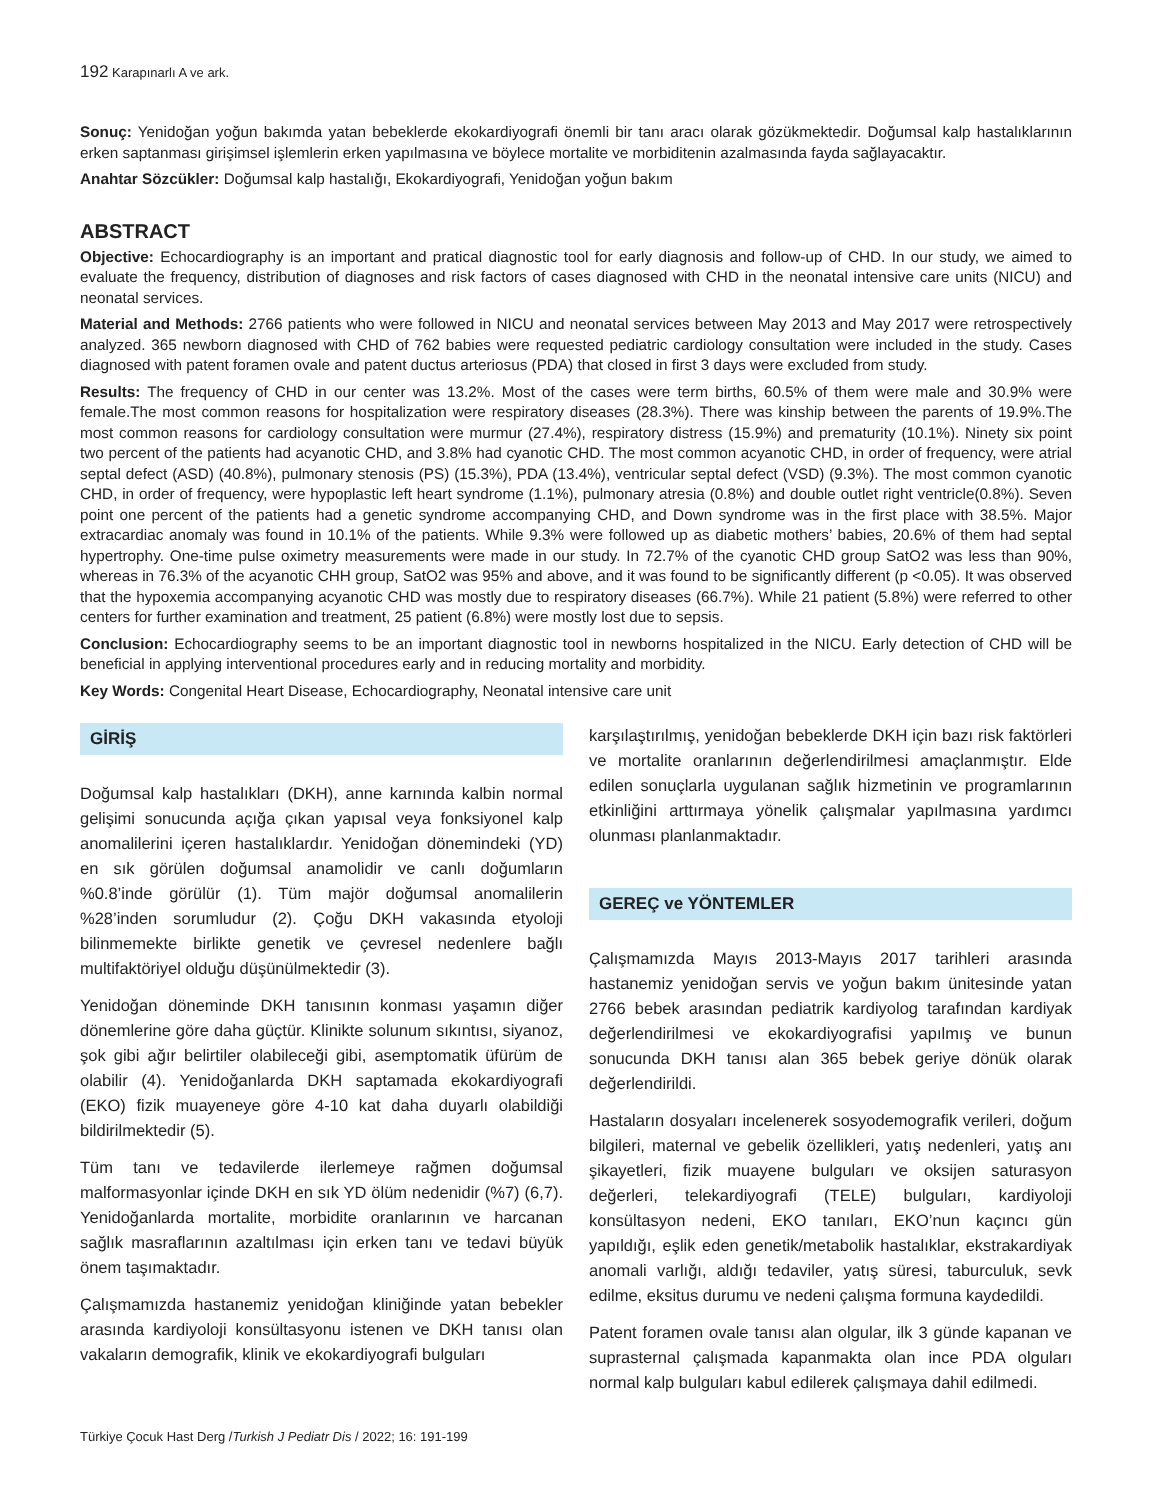192 Karapınarlı A ve ark.
Sonuç: Yenidoğan yoğun bakımda yatan bebeklerde ekokardiyografi önemli bir tanı aracı olarak gözükmektedir. Doğumsal kalp hastalıklarının erken saptanması girişimsel işlemlerin erken yapılmasına ve böylece mortalite ve morbiditenin azalmasında fayda sağlayacaktır.
Anahtar Sözcükler: Doğumsal kalp hastalığı, Ekokardiyografi, Yenidoğan yoğun bakım
ABSTRACT
Objective: Echocardiography is an important and pratical diagnostic tool for early diagnosis and follow-up of CHD. In our study, we aimed to evaluate the frequency, distribution of diagnoses and risk factors of cases diagnosed with CHD in the neonatal intensive care units (NICU) and neonatal services.
Material and Methods: 2766 patients who were followed in NICU and neonatal services between May 2013 and May 2017 were retrospectively analyzed. 365 newborn diagnosed with CHD of 762 babies were requested pediatric cardiology consultation were included in the study. Cases diagnosed with patent foramen ovale and patent ductus arteriosus (PDA) that closed in first 3 days were excluded from study.
Results: The frequency of CHD in our center was 13.2%. Most of the cases were term births, 60.5% of them were male and 30.9% were female.The most common reasons for hospitalization were respiratory diseases (28.3%). There was kinship between the parents of 19.9%.The most common reasons for cardiology consultation were murmur (27.4%), respiratory distress (15.9%) and prematurity (10.1%). Ninety six point two percent of the patients had acyanotic CHD, and 3.8% had cyanotic CHD. The most common acyanotic CHD, in order of frequency, were atrial septal defect (ASD) (40.8%), pulmonary stenosis (PS) (15.3%), PDA (13.4%), ventricular septal defect (VSD) (9.3%). The most common cyanotic CHD, in order of frequency, were hypoplastic left heart syndrome (1.1%), pulmonary atresia (0.8%) and double outlet right ventricle(0.8%). Seven point one percent of the patients had a genetic syndrome accompanying CHD, and Down syndrome was in the first place with 38.5%. Major extracardiac anomaly was found in 10.1% of the patients. While 9.3% were followed up as diabetic mothers’ babies, 20.6% of them had septal hypertrophy. One-time pulse oximetry measurements were made in our study. In 72.7% of the cyanotic CHD group SatO2 was less than 90%, whereas in 76.3% of the acyanotic CHH group, SatO2 was 95% and above, and it was found to be significantly different (p <0.05). It was observed that the hypoxemia accompanying acyanotic CHD was mostly due to respiratory diseases (66.7%). While 21 patient (5.8%) were referred to other centers for further examination and treatment, 25 patient (6.8%) were mostly lost due to sepsis.
Conclusion: Echocardiography seems to be an important diagnostic tool in newborns hospitalized in the NICU. Early detection of CHD will be beneficial in applying interventional procedures early and in reducing mortality and morbidity.
Key Words: Congenital Heart Disease, Echocardiography, Neonatal intensive care unit
GİRİŞ
Doğumsal kalp hastalıkları (DKH), anne karnında kalbin normal gelişimi sonucunda açığa çıkan yapısal veya fonksiyonel kalp anomalilerini içeren hastalıklardır. Yenidoğan dönemindeki (YD) en sık görülen doğumsal anamolidir ve canlı doğumların %0.8’inde görülür (1). Tüm majör doğumsal anomalilerin %28’inden sorumludur (2). Çoğu DKH vakasında etyoloji bilinmemekte birlikte genetik ve çevresel nedenlere bağlı multifaktöriyel olduğu düşünülmektedir (3).
Yenidoğan döneminde DKH tanısının konması yaşamın diğer dönemlerine göre daha güçtür. Klinikte solunum sıkıntısı, siyanoz, şok gibi ağır belirtiler olabileceği gibi, asemptomatik üfürüm de olabilir (4). Yenidoğanlarda DKH saptamada ekokardiyografi (EKO) fizik muayeneye göre 4-10 kat daha duyarlı olabildiği bildirilmektedir (5).
Tüm tanı ve tedavilerde ilerlemeye rağmen doğumsal malformasyonlar içinde DKH en sık YD ölüm nedenidir (%7) (6,7). Yenidoğanlarda mortalite, morbidite oranlarının ve harcanan sağlık masraflarının azaltılması için erken tanı ve tedavi büyük önem taşımaktadır.
Çalışmamızda hastanemiz yenidoğan kliniğinde yatan bebekler arasında kardiyoloji konsültasyonu istenen ve DKH tanısı olan vakaların demografik, klinik ve ekokardiyografi bulguları
karşılaştırılmış, yenidoğan bebeklerde DKH için bazı risk faktörleri ve mortalite oranlarının değerlendirilmesi amaçlanmıştır. Elde edilen sonuçlarla uygulanan sağlık hizmetinin ve programlarının etkinliğini arttırmaya yönelik çalışmalar yapılmasına yardımcı olunması planlanmaktadır.
GEREÇ ve YÖNTEMLER
Çalışmamızda Mayıs 2013-Mayıs 2017 tarihleri arasında hastanemiz yenidoğan servis ve yoğun bakım ünitesinde yatan 2766 bebek arasından pediatrik kardiyolog tarafından kardiyak değerlendirilmesi ve ekokardiyografisi yapılmış ve bunun sonucunda DKH tanısı alan 365 bebek geriye dönük olarak değerlendirildi.
Hastaların dosyaları incelenerek sosyodemografik verileri, doğum bilgileri, maternal ve gebelik özellikleri, yatış nedenleri, yatış anı şikayetleri, fizik muayene bulguları ve oksijen saturasyon değerleri, telekardiyografi (TELE) bulguları, kardiyoloji konsültasyon nedeni, EKO tanıları, EKO’nun kaçıncı gün yapıldığı, eşlik eden genetik/metabolik hastalıklar, ekstrakardiyak anomali varlığı, aldığı tedaviler, yatış süresi, taburculuk, sevk edilme, eksitus durumu ve nedeni çalışma formuna kaydedildi.
Patent foramen ovale tanısı alan olgular, ilk 3 günde kapanan ve suprasternal çalışmada kapanmakta olan ince PDA olguları normal kalp bulguları kabul edilerek çalışmaya dahil edilmedi.
Türkiye Çocuk Hast Derg /Turkish J Pediatr Dis / 2022; 16: 191-199